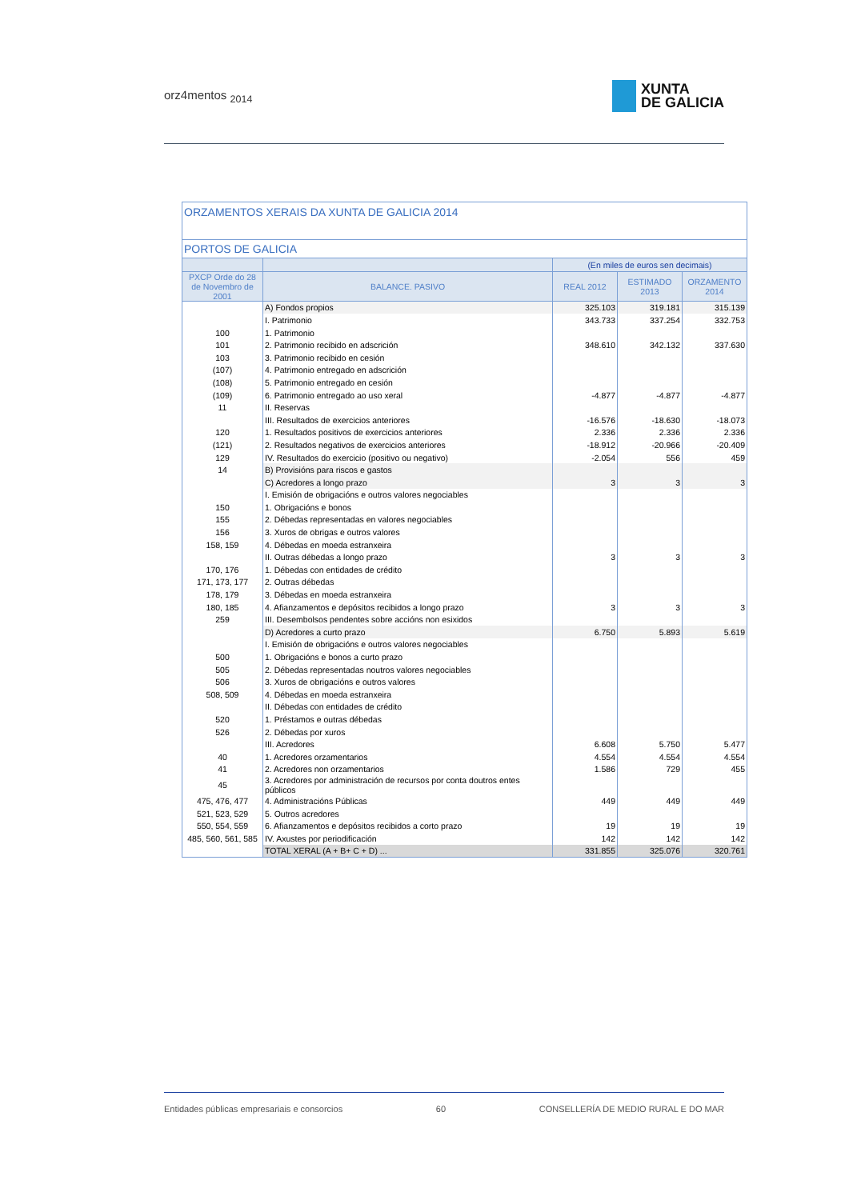orz4mentos <sub>2014</sub>
XUNTA
DE GALICIA
| ORZAMENTOS XERAIS DA XUNTA DE GALICIA 2014 | | | | |
| --- | --- | --- | --- | --- |
| PORTOS DE GALICIA | | | | |
| | | (En miles de euros sen decimais) | | |
| PXCP Orde do 28 de Novembro de 2001 | BALANCE. PASIVO | REAL 2012 | ESTIMADO 2013 | ORZAMENTO 2014 |
| | A) Fondos propios | 325.103 | 319.181 | 315.139 |
| | I. Patrimonio | 343.733 | 337.254 | 332.753 |
| 100 | 1. Patrimonio | | | |
| 101 | 2. Patrimonio recibido en adscrición | 348.610 | 342.132 | 337.630 |
| 103 | 3. Patrimonio recibido en cesión | | | |
| (107) | 4. Patrimonio entregado en adscrición | | | |
| (108) | 5. Patrimonio entregado en cesión | | | |
| (109) | 6. Patrimonio entregado ao uso xeral | -4.877 | -4.877 | -4.877 |
| 11 | II. Reservas | | | |
| | III. Resultados de exercicios anteriores | -16.576 | -18.630 | -18.073 |
| 120 | 1. Resultados positivos de exercicios anteriores | 2.336 | 2.336 | 2.336 |
| (121) | 2. Resultados negativos de exercicios anteriores | -18.912 | -20.966 | -20.409 |
| 129 | IV. Resultados do exercicio (positivo ou negativo) | -2.054 | 556 | 459 |
| 14 | B) Provisións para riscos e gastos | | | |
| | C) Acredores a longo prazo | 3 | 3 | 3 |
| | I. Emisión de obrigacións e outros valores negociables | | | |
| 150 | 1. Obrigacións e bonos | | | |
| 155 | 2. Débedas representadas en valores negociables | | | |
| 156 | 3. Xuros de obrigas e outros valores | | | |
| 158, 159 | 4. Débedas en moeda estranxeira | | | |
| | II. Outras débedas a longo prazo | 3 | 3 | 3 |
| 170, 176 | 1. Débedas con entidades de crédito | | | |
| 171, 173, 177 | 2. Outras débedas | | | |
| 178, 179 | 3. Débedas en moeda estranxeira | | | |
| 180, 185 | 4. Afianzamentos e depósitos recibidos a longo prazo | 3 | 3 | 3 |
| 259 | III. Desembolsos pendentes sobre accións non esixidos | | | |
| | D) Acredores a curto prazo | 6.750 | 5.893 | 5.619 |
| | I. Emisión de obrigacións e outros valores negociables | | | |
| 500 | 1. Obrigacións e bonos a curto prazo | | | |
| 505 | 2. Débedas representadas noutros valores negociables | | | |
| 506 | 3. Xuros de obrigacións e outros valores | | | |
| 508, 509 | 4. Débedas en moeda estranxeira | | | |
| | II. Débedas con entidades de crédito | | | |
| 520 | 1. Préstamos e outras débedas | | | |
| 526 | 2. Débedas por xuros | | | |
| | III. Acredores | 6.608 | 5.750 | 5.477 |
| 40 | 1. Acredores orzamentarios | 4.554 | 4.554 | 4.554 |
| 41 | 2. Acredores non orzamentarios | 1.586 | 729 | 455 |
| 45 | 3. Acredores por administración de recursos por conta doutros entes públicos | | | |
| 475, 476, 477 | 4. Administracións Públicas | 449 | 449 | 449 |
| 521, 523, 529 | 5. Outros acredores | | | |
| 550, 554, 559 | 6. Afianzamentos e depósitos recibidos a corto prazo | 19 | 19 | 19 |
| 485, 560, 561, 585 | IV. Axustes por periodificación | 142 | 142 | 142 |
| | TOTAL XERAL (A + B+ C + D) ... | 331.855 | 325.076 | 320.761 |
Entidades públicas empresariais e consorcios 60 CONSELLERÍA DE MEDIO RURAL E DO MAR